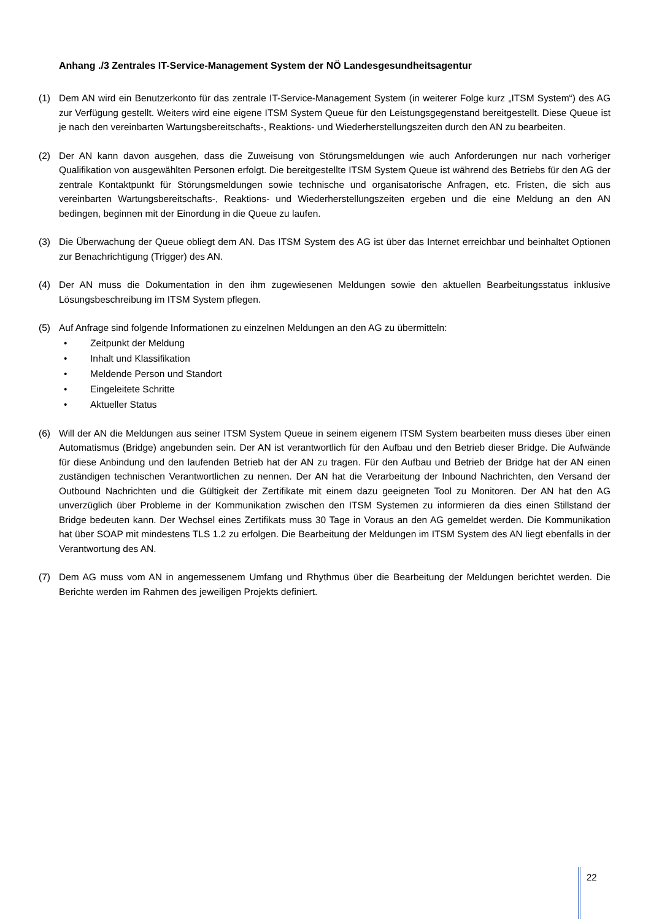Anhang ./3 Zentrales IT-Service-Management System der NÖ Landesgesundheitsagentur
(1) Dem AN wird ein Benutzerkonto für das zentrale IT-Service-Management System (in weiterer Folge kurz „ITSM System“) des AG zur Verfügung gestellt. Weiters wird eine eigene ITSM System Queue für den Leistungsgegenstand bereitgestellt. Diese Queue ist je nach den vereinbarten Wartungsbereitschafts-, Reaktions- und Wiederherstellungszeiten durch den AN zu bearbeiten.
(2) Der AN kann davon ausgehen, dass die Zuweisung von Störungsmeldungen wie auch Anforderungen nur nach vorheriger Qualifikation von ausgewählten Personen erfolgt. Die bereitgestellte ITSM System Queue ist während des Betriebs für den AG der zentrale Kontaktpunkt für Störungsmeldungen sowie technische und organisatorische Anfragen, etc. Fristen, die sich aus vereinbarten Wartungsbereitschafts-, Reaktions- und Wiederherstellungszeiten ergeben und die eine Meldung an den AN bedingen, beginnen mit der Einordung in die Queue zu laufen.
(3) Die Überwachung der Queue obliegt dem AN. Das ITSM System des AG ist über das Internet erreichbar und beinhaltet Optionen zur Benachrichtigung (Trigger) des AN.
(4) Der AN muss die Dokumentation in den ihm zugewiesenen Meldungen sowie den aktuellen Bearbeitungsstatus inklusive Lösungsbeschreibung im ITSM System pflegen.
(5) Auf Anfrage sind folgende Informationen zu einzelnen Meldungen an den AG zu übermitteln:
• Zeitpunkt der Meldung
• Inhalt und Klassifikation
• Meldende Person und Standort
• Eingeleitete Schritte
• Aktueller Status
(6) Will der AN die Meldungen aus seiner ITSM System Queue in seinem eigenem ITSM System bearbeiten muss dieses über einen Automatismus (Bridge) angebunden sein. Der AN ist verantwortlich für den Aufbau und den Betrieb dieser Bridge. Die Aufwände für diese Anbindung und den laufenden Betrieb hat der AN zu tragen. Für den Aufbau und Betrieb der Bridge hat der AN einen zuständigen technischen Verantwortlichen zu nennen. Der AN hat die Verarbeitung der Inbound Nachrichten, den Versand der Outbound Nachrichten und die Gültigkeit der Zertifikate mit einem dazu geeigneten Tool zu Monitoren. Der AN hat den AG unverzüglich über Probleme in der Kommunikation zwischen den ITSM Systemen zu informieren da dies einen Stillstand der Bridge bedeuten kann. Der Wechsel eines Zertifikats muss 30 Tage in Voraus an den AG gemeldet werden. Die Kommunikation hat über SOAP mit mindestens TLS 1.2 zu erfolgen. Die Bearbeitung der Meldungen im ITSM System des AN liegt ebenfalls in der Verantwortung des AN.
(7) Dem AG muss vom AN in angemessenem Umfang und Rhythmus über die Bearbeitung der Meldungen berichtet werden. Die Berichte werden im Rahmen des jeweiligen Projekts definiert.
22